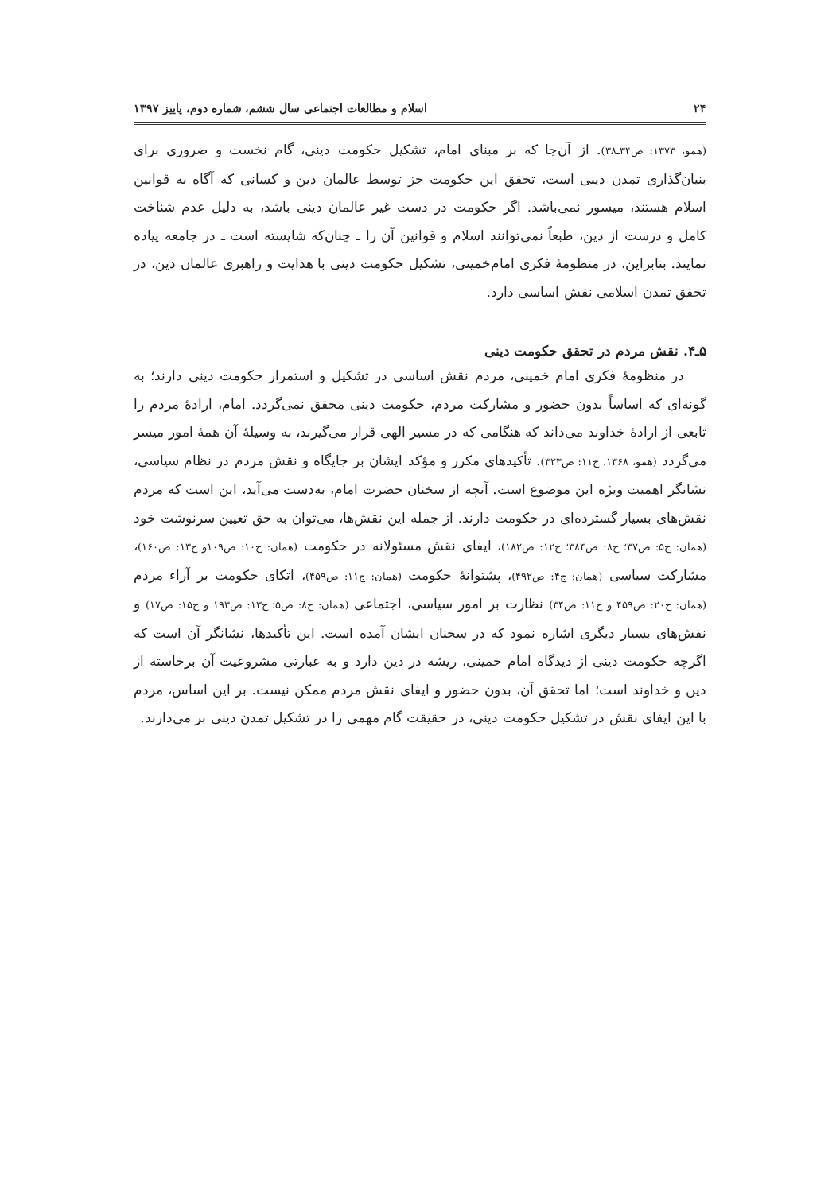۲۴ اسلام و مطالعات اجتماعی سال ششم، شماره دوم، پاییز ۱۳۹۷
(همو، ۱۳۷۳: ص۳۴ـ۳۸). از آن‌جا که بر مبنای امام، تشکیل حکومت دینی، گام نخست و ضروری برای بنیان‌گذاری تمدن دینی است، تحقق این حکومت جز توسط عالمان دین و کسانی که آگاه به قوانین اسلام هستند، میسور نمی‌باشد. اگر حکومت در دست غیر عالمان دینی باشد، به دلیل عدم شناخت کامل و درست از دین، طبعاً نمی‌توانند اسلام و قوانین آن را ـ چنان‌که شایسته است ـ در جامعه پیاده نمایند. بنابراین، در منظومهٔ فکری امام‌خمینی، تشکیل حکومت دینی با هدایت و راهبری عالمان دین، در تحقق تمدن اسلامی نقش اساسی دارد.
۵ـ۴. نقش مردم در تحقق حکومت دینی
در منظومهٔ فکری امام خمینی، مردم نقش اساسی در تشکیل و استمرار حکومت دینی دارند؛ به گونه‌ای که اساساً بدون حضور و مشارکت مردم، حکومت دینی محقق نمی‌گردد. امام، ارادهٔ مردم را تابعی از ارادهٔ خداوند می‌داند که هنگامی که در مسیر الهی قرار می‌گیرند، به وسیلهٔ آن همهٔ امور میسر می‌گردد (همو، ۱۳۶۸، ج۱۱: ص۳۲۳). تأکیدهای مکرر و مؤکد ایشان بر جایگاه و نقش مردم در نظام سیاسی، نشانگر اهمیت ویژه این موضوع است. آنچه از سخنان حضرت امام، به‌دست می‌آید، این است که مردم نقش‌های بسیار گسترده‌ای در حکومت دارند. از جمله این نقش‌ها، می‌توان به حق تعیین سرنوشت خود (همان: ج۵: ص۳۷؛ ج۸: ص۳۸۴؛ ج۱۲: ص۱۸۲)، ایفای نقش مسئولانه در حکومت (همان: ج۱۰: ص۱۰۹و ج۱۳: ص۱۶۰)، مشارکت سیاسی (همان: ج۴: ص۴۹۲)، پشتوانهٔ حکومت (همان: ج۱۱: ص۴۵۹)، اتکای حکومت بر آراء مردم (همان: ج۲۰: ص۴۵۹ و ج۱۱: ص۳۴) نظارت بر امور سیاسی، اجتماعی (همان: ج۸: ص۵؛ ج۱۳: ص۱۹۳ و ج۱۵: ص۱۷) و نقش‌های بسیار دیگری اشاره نمود که در سخنان ایشان آمده است. این تأکیدها، نشانگر آن است که اگرچه حکومت دینی از دیدگاه امام خمینی، ریشه در دین دارد و به عبارتی مشروعیت آن برخاسته از دین و خداوند است؛ اما تحقق آن، بدون حضور و ایفای نقش مردم ممکن نیست. بر این اساس، مردم با این ایفای نقش در تشکیل حکومت دینی، در حقیقت گام مهمی را در تشکیل تمدن دینی بر می‌دارند.